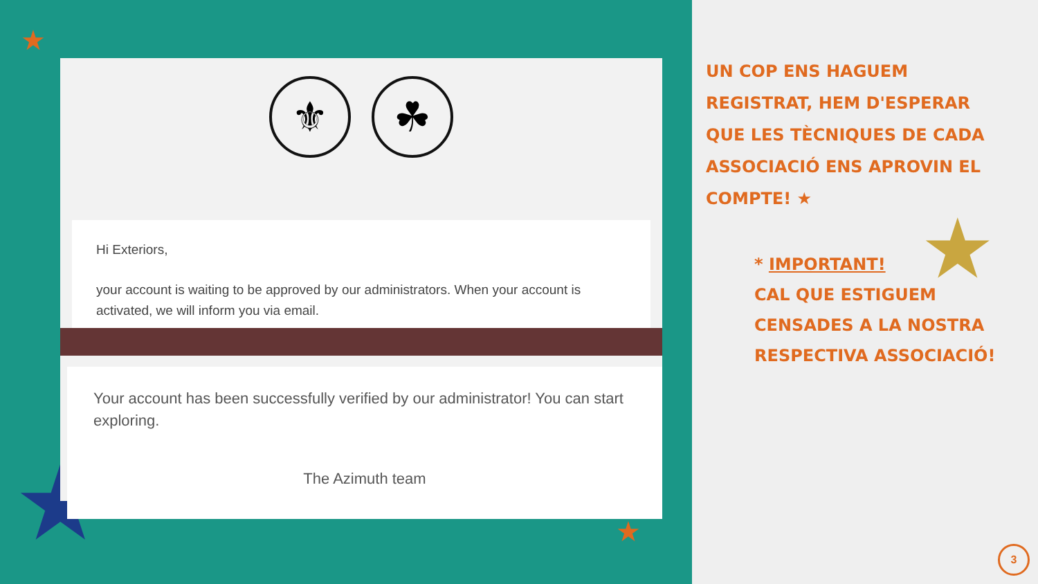★
★
★
⚜ ☘
Hi Exteriors,
your account is waiting to be approved by our administrators. When your account is activated, we will inform you via email.
Your account has been successfully verified by our administrator! You can start exploring.
The Azimuth team
UN COP ENS HAGUEM REGISTRAT, HEM D'ESPERAR QUE LES TÈCNIQUES DE CADA ASSOCIACIÓ ENS APROVIN EL COMPTE! ★
★
* IMPORTANT!
CAL QUE ESTIGUEM CENSADES A LA NOSTRA RESPECTIVA ASSOCIACIÓ!
3